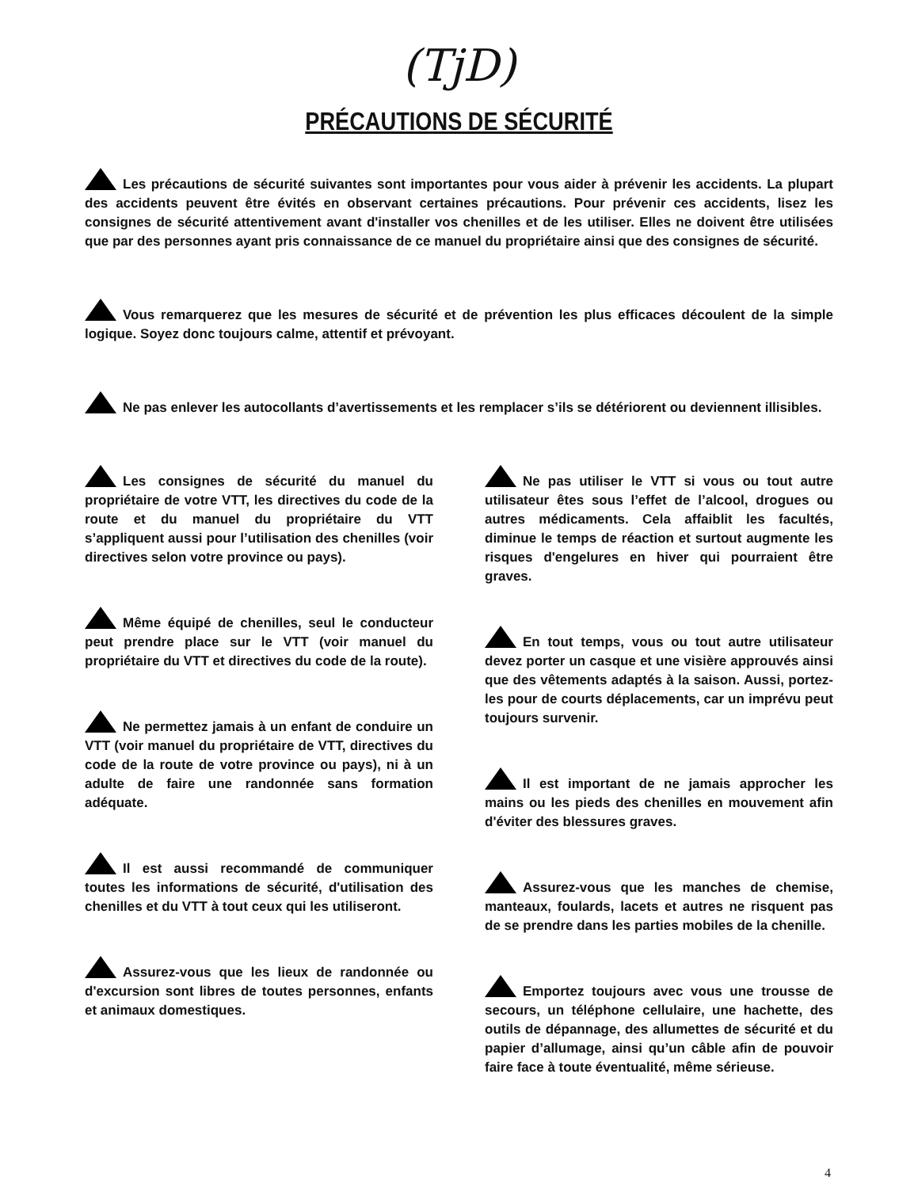(TjD)
PRÉCAUTIONS DE SÉCURITÉ
Les précautions de sécurité suivantes sont importantes pour vous aider à prévenir les accidents. La plupart des accidents peuvent être évités en observant certaines précautions. Pour prévenir ces accidents, lisez les consignes de sécurité attentivement avant d'installer vos chenilles et de les utiliser. Elles ne doivent être utilisées que par des personnes ayant pris connaissance de ce manuel du propriétaire ainsi que des consignes de sécurité.
Vous remarquerez que les mesures de sécurité et de prévention les plus efficaces découlent de la simple logique. Soyez donc toujours calme, attentif et prévoyant.
Ne pas enlever les autocollants d’avertissements et les remplacer s’ils se détériorent ou deviennent illisibles.
Les consignes de sécurité du manuel du propriétaire de votre VTT, les directives du code de la route et du manuel du propriétaire du VTT s’appliquent aussi pour l’utilisation des chenilles (voir directives selon votre province ou pays).
Même équipé de chenilles, seul le conducteur peut prendre place sur le VTT (voir manuel du propriétaire du VTT et directives du code de la route).
Ne permettez jamais à un enfant de conduire un VTT (voir manuel du propriétaire de VTT, directives du code de la route de votre province ou pays), ni à un adulte de faire une randonnée sans formation adéquate.
Il est aussi recommandé de communiquer toutes les informations de sécurité, d'utilisation des chenilles et du VTT à tout ceux qui les utiliseront.
Assurez-vous que les lieux de randonnée ou d'excursion sont libres de toutes personnes, enfants et animaux domestiques.
Ne pas utiliser le VTT si vous ou tout autre utilisateur êtes sous l’effet de l’alcool, drogues ou autres médicaments. Cela affaiblit les facultés, diminue le temps de réaction et surtout augmente les risques d'engelures en hiver qui pourraient être graves.
En tout temps, vous ou tout autre utilisateur devez porter un casque et une visière approuvés ainsi que des vêtements adaptés à la saison. Aussi, portez-les pour de courts déplacements, car un imprévu peut toujours survenir.
Il est important de ne jamais approcher les mains ou les pieds des chenilles en mouvement afin d'éviter des blessures graves.
Assurez-vous que les manches de chemise, manteaux, foulards, lacets et autres ne risquent pas de se prendre dans les parties mobiles de la chenille.
Emportez toujours avec vous une trousse de secours, un téléphone cellulaire, une hachette, des outils de dépannage, des allumettes de sécurité et du papier d’allumage, ainsi qu’un câble afin de pouvoir faire face à toute éventualité, même sérieuse.
4